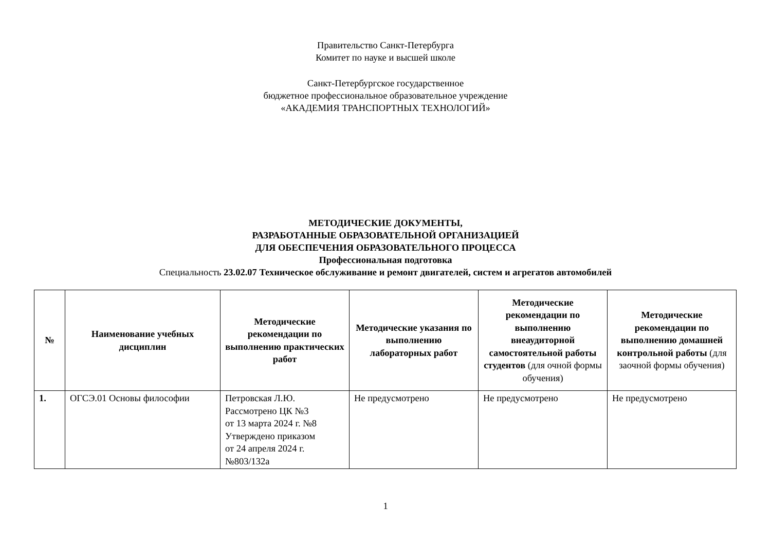Правительство Санкт-Петербурга
Комитет по науке и высшей школе
Санкт-Петербургское государственное
бюджетное профессиональное образовательное учреждение
«АКАДЕМИЯ ТРАНСПОРТНЫХ ТЕХНОЛОГИЙ»
МЕТОДИЧЕСКИЕ ДОКУМЕНТЫ,
РАЗРАБОТАННЫЕ ОБРАЗОВАТЕЛЬНОЙ ОРГАНИЗАЦИЕЙ
ДЛЯ ОБЕСПЕЧЕНИЯ ОБРАЗОВАТЕЛЬНОГО ПРОЦЕССА
Профессиональная подготовка
Специальность 23.02.07 Техническое обслуживание и ремонт двигателей, систем и агрегатов автомобилей
| № | Наименование учебных дисциплин | Методические рекомендации по выполнению практических работ | Методические указания по выполнению лабораторных работ | Методические рекомендации по выполнению внеаудиторной самостоятельной работы студентов (для очной формы обучения) | Методические рекомендации по выполнению домашней контрольной работы (для заочной формы обучения) |
| --- | --- | --- | --- | --- | --- |
| 1. | ОГСЭ.01 Основы философии | Петровская Л.Ю. Рассмотрено ЦК №3 от 13 марта 2024 г. №8 Утверждено приказом от 24 апреля 2024 г. №803/132а | Не предусмотрено | Не предусмотрено | Не предусмотрено |
1